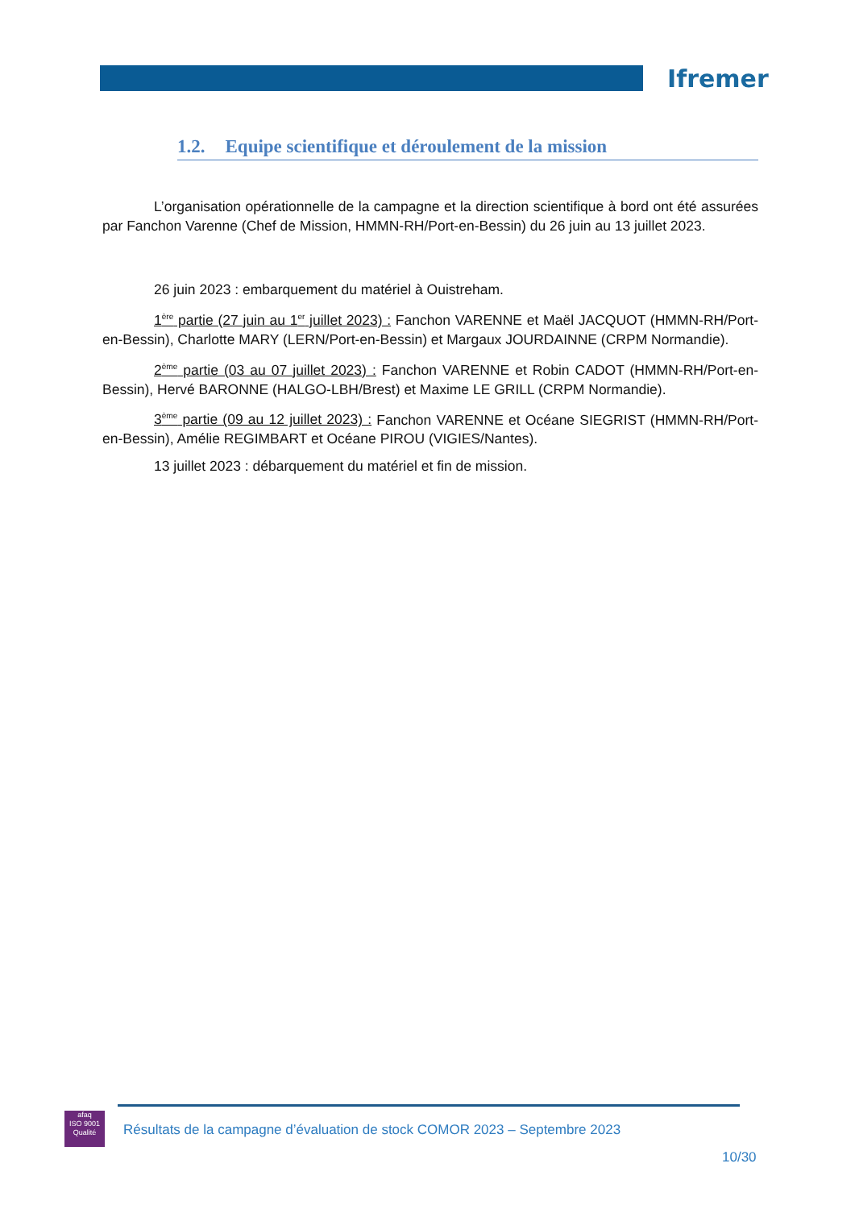Ifremer
1.2. Equipe scientifique et déroulement de la mission
L’organisation opérationnelle de la campagne et la direction scientifique à bord ont été assurées par Fanchon Varenne (Chef de Mission, HMMN-RH/Port-en-Bessin) du 26 juin au 13 juillet 2023.
26 juin 2023 : embarquement du matériel à Ouistreham.
1<sup>ère</sup> partie (27 juin au 1<sup>er</sup> juillet 2023) : Fanchon VARENNE et Maël JACQUOT (HMMN-RH/Port-en-Bessin), Charlotte MARY (LERN/Port-en-Bessin) et Margaux JOURDAINNE (CRPM Normandie).
2<sup>ème</sup> partie (03 au 07 juillet 2023) : Fanchon VARENNE et Robin CADOT (HMMN-RH/Port-en-Bessin), Hervé BARONNE (HALGO-LBH/Brest) et Maxime LE GRILL (CRPM Normandie).
3<sup>ème</sup> partie (09 au 12 juillet 2023) : Fanchon VARENNE et Océane SIEGRIST (HMMN-RH/Port-en-Bessin), Amélie REGIMBART et Océane PIROU (VIGIES/Nantes).
13 juillet 2023 : débarquement du matériel et fin de mission.
afaq
ISO 9001
Qualité
Résultats de la campagne d’évaluation de stock COMOR 2023 – Septembre 2023
10/30